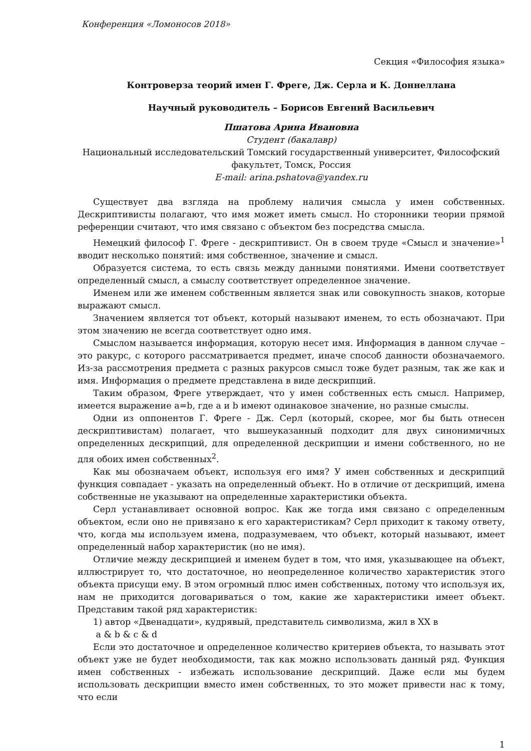Конференция «Ломоносов 2018»
Секция «Философия языка»
Контроверза теорий имен Г. Фреге, Дж. Серла и К. Доннеллана
Научный руководитель – Борисов Евгений Васильевич
Пшатова Арина Ивановна
Студент (бакалавр)
Национальный исследовательский Томский государственный университет, Философский факультет, Томск, Россия
E-mail: arina.pshatova@yandex.ru
Существует два взгляда на проблему наличия смысла у имен собственных. Дескриптивисты полагают, что имя может иметь смысл. Но сторонники теории прямой референции считают, что имя связано с объектом без посредства смысла.
Немецкий философ Г. Фреге - дескриптивист. Он в своем труде «Смысл и значение»<sup>1</sup> вводит несколько понятий: имя собственное, значение и смысл.
Образуется система, то есть связь между данными понятиями. Имени соответствует определенный смысл, а смыслу соответствует определенное значение.
Именем или же именем собственным является знак или совокупность знаков, которые выражают смысл.
Значением является тот объект, который называют именем, то есть обозначают. При этом значению не всегда соответствует одно имя.
Смыслом называется информация, которую несет имя. Информация в данном случае – это ракурс, с которого рассматривается предмет, иначе способ данности обозначаемого. Из-за рассмотрения предмета с разных ракурсов смысл тоже будет разным, так же как и имя. Информация о предмете представлена в виде дескрипций.
Таким образом, Фреге утверждает, что у имен собственных есть смысл. Например, имеется выражение a=b, где a и b имеют одинаковое значение, но разные смыслы.
Одни из оппонентов Г. Фреге - Дж. Серл (который, скорее, мог бы быть отнесен дескриптивистам) полагает, что вышеуказанный подходит для двух синонимичных определенных дескрипций, для определенной дескрипции и имени собственного, но не для обоих имен собственных<sup>2</sup>.
Как мы обозначаем объект, используя его имя? У имен собственных и дескрипций функция совпадает - указать на определенный объект. Но в отличие от дескрипций, имена собственные не указывают на определенные характеристики объекта.
Серл устанавливает основной вопрос. Как же тогда имя связано с определенным объектом, если оно не привязано к его характеристикам? Серл приходит к такому ответу, что, когда мы используем имена, подразумеваем, что объект, который называют, имеет определенный набор характеристик (но не имя).
Отличие между дескрипцией и именем будет в том, что имя, указывающее на объект, иллюстрирует то, что достаточное, но неопределенное количество характеристик этого объекта присущи ему. В этом огромный плюс имен собственных, потому что используя их, нам не приходится договариваться о том, какие же характеристики имеет объект. Представим такой ряд характеристик:
1) автор «Двенадцати», кудрявый, представитель символизма, жил в XX в
a & b & c & d
Если это достаточное и определенное количество критериев объекта, то называть этот объект уже не будет необходимости, так как можно использовать данный ряд. Функция имен собственных - избежать использование дескрипций. Даже если мы будем использовать дескрипции вместо имен собственных, то это может привести нас к тому, что если
1